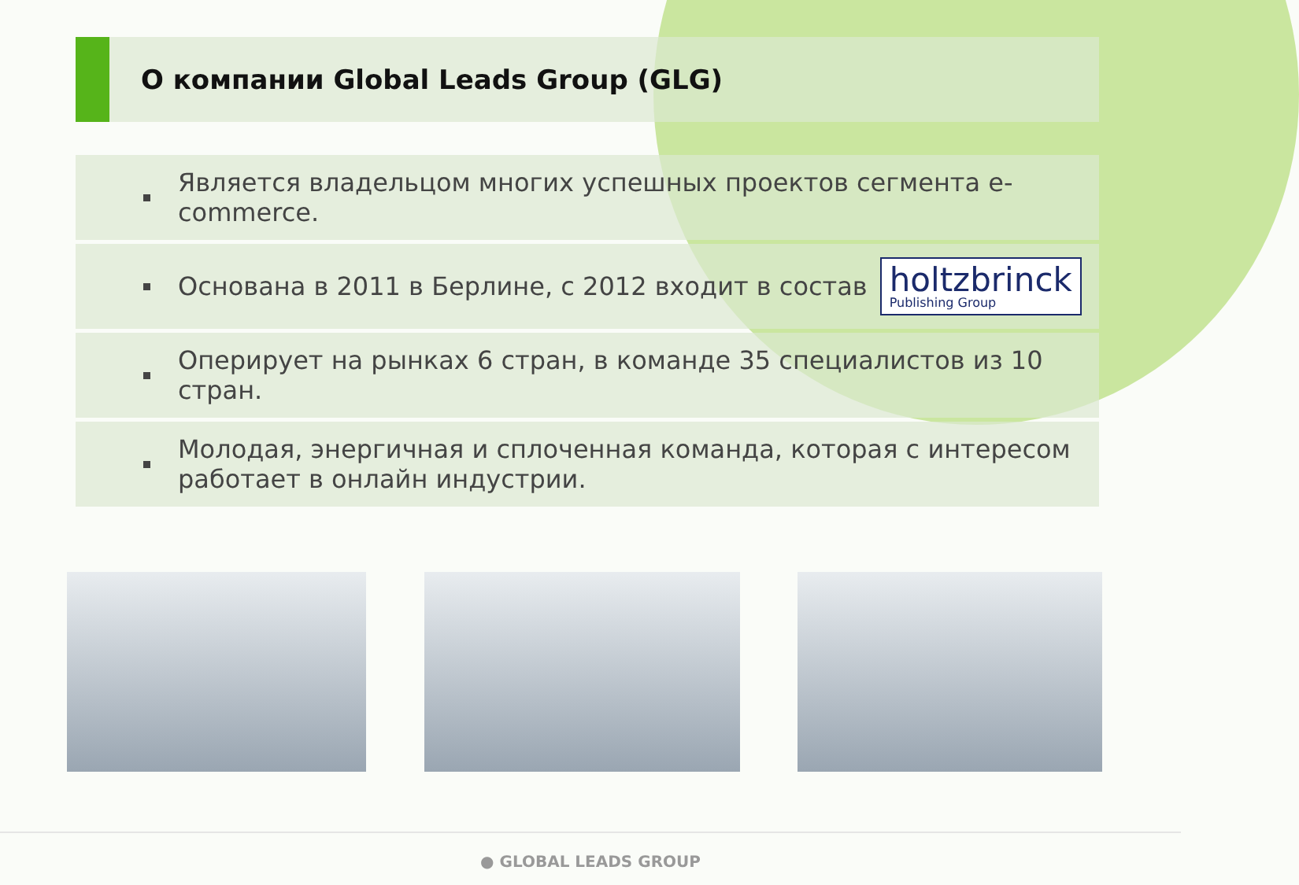О компании Global Leads Group (GLG)
Является владельцом многих успешных проектов сегмента e-commerce.
Основана в 2011 в Берлине, с 2012 входит в состав holtzbrinck Publishing Group
Оперирует на рынках 6 стран, в команде 35 специалистов из 10 стран.
Молодая, энергичная и сплоченная команда, которая с интересом
работает в онлайн индустрии.
● GLOBAL LEADS GROUP